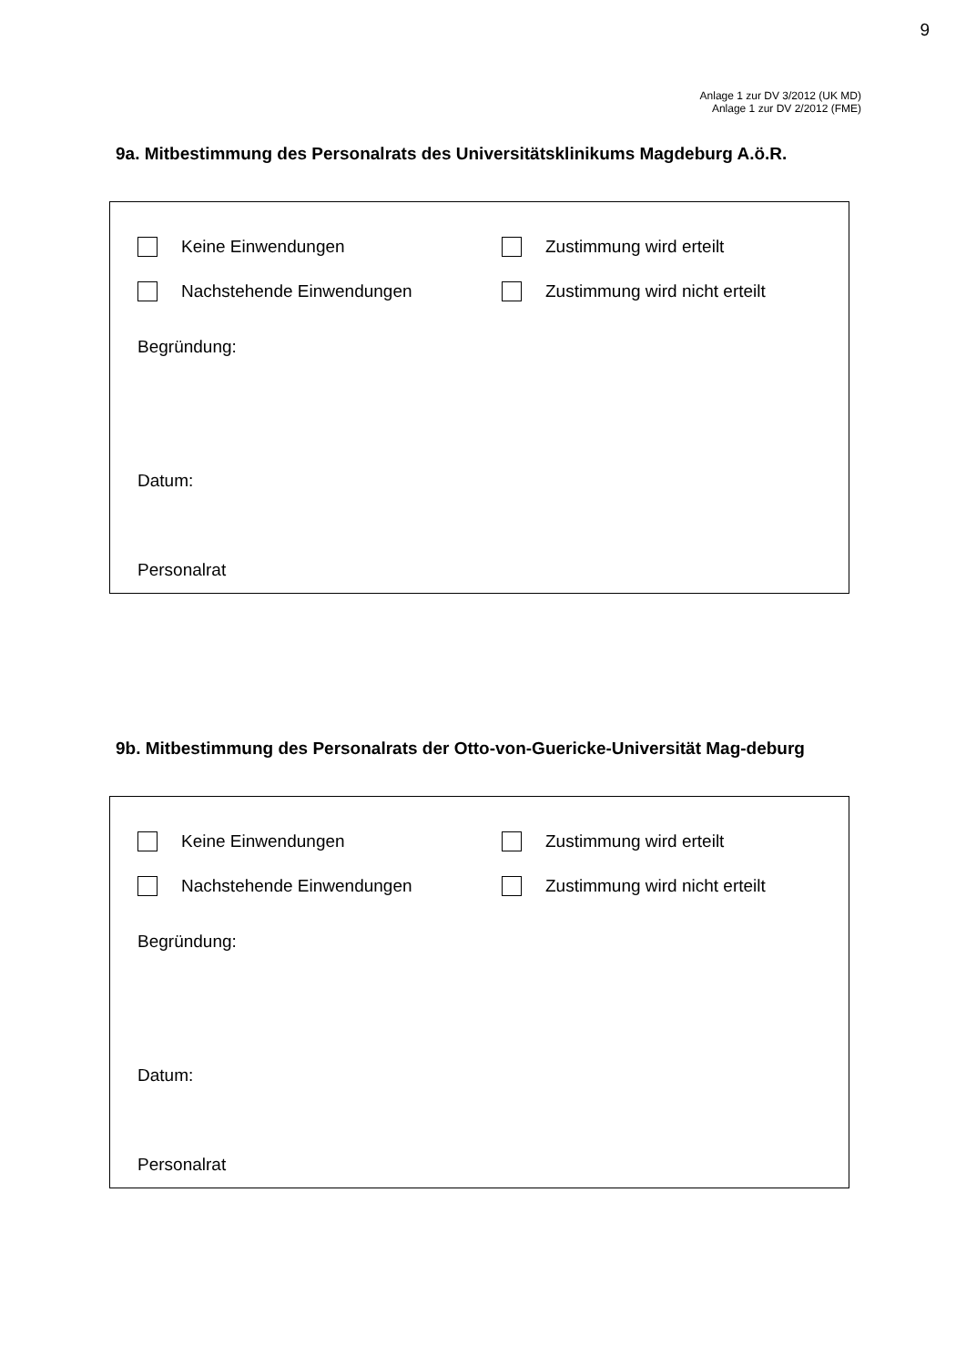9
Anlage 1 zur DV 3/2012 (UK MD)
Anlage 1 zur DV 2/2012 (FME)
9a. Mitbestimmung des Personalrats des Universitätsklinikums Magdeburg A.ö.R.
Keine Einwendungen Zustimmung wird erteilt
Nachstehende Einwendungen Zustimmung wird nicht erteilt
Begründung:
Datum:
Personalrat
9b. Mitbestimmung des Personalrats der Otto-von-Guericke-Universität Mag-deburg
Keine Einwendungen Zustimmung wird erteilt
Nachstehende Einwendungen Zustimmung wird nicht erteilt
Begründung:
Datum:
Personalrat